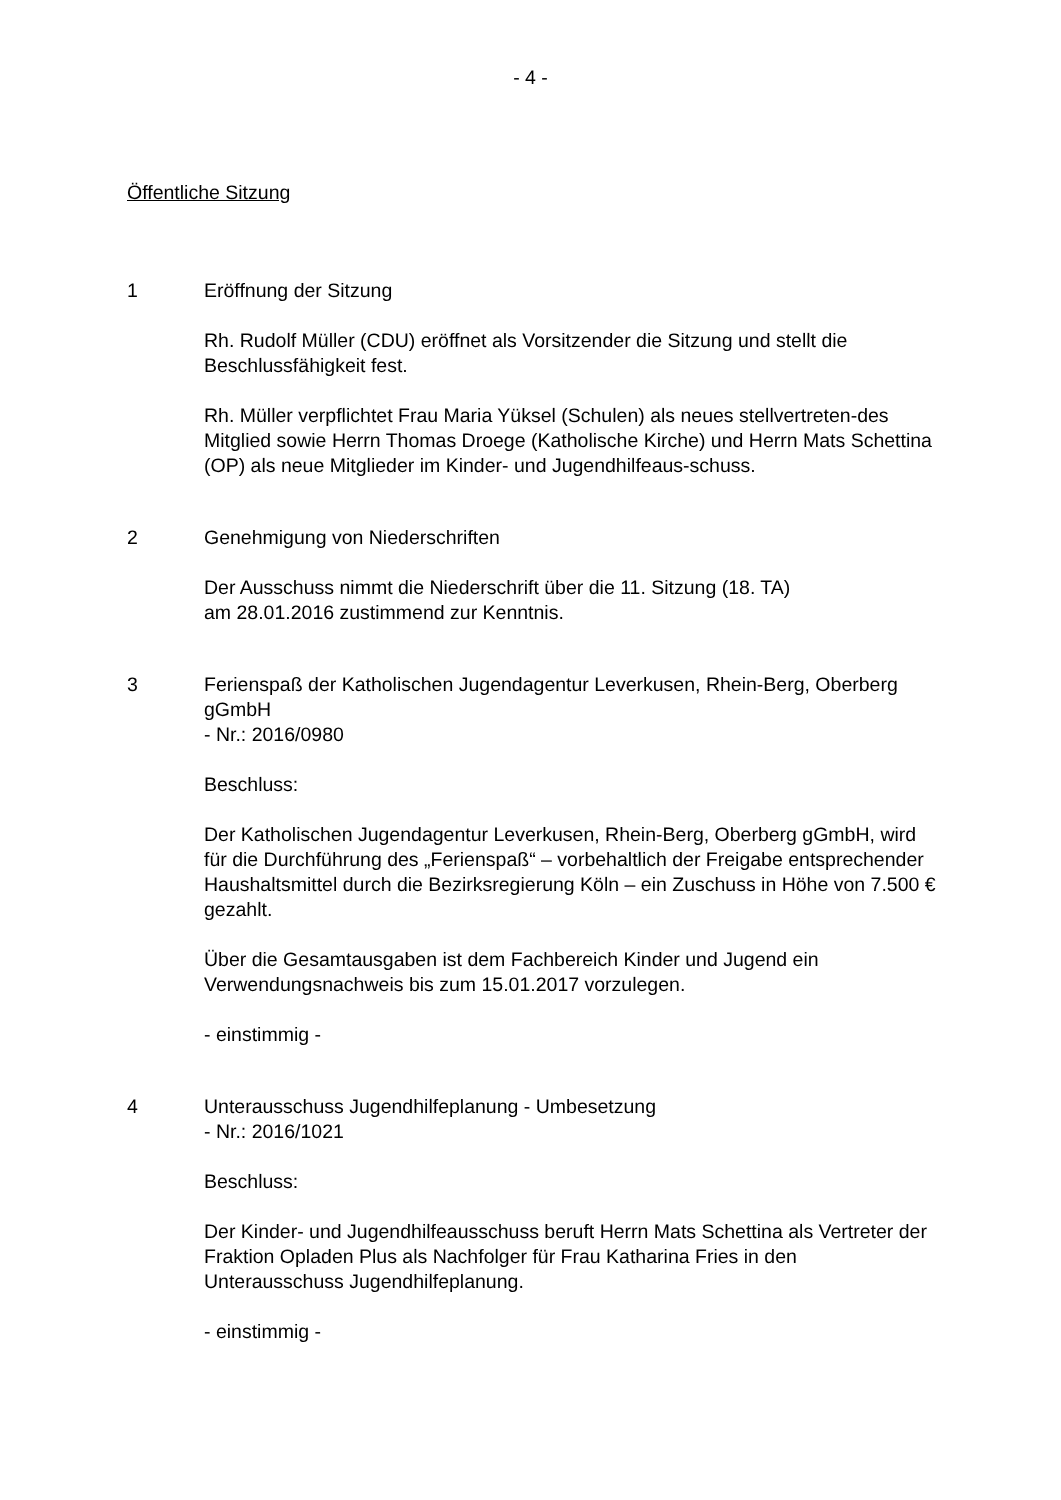- 4 -
Öffentliche Sitzung
1 Eröffnung der Sitzung
Rh. Rudolf Müller (CDU) eröffnet als Vorsitzender die Sitzung und stellt die Beschlussfähigkeit fest.
Rh. Müller verpflichtet Frau Maria Yüksel (Schulen) als neues stellvertreten-des Mitglied sowie Herrn Thomas Droege (Katholische Kirche) und Herrn Mats Schettina (OP) als neue Mitglieder im Kinder- und Jugendhilfeaus-schuss.
2 Genehmigung von Niederschriften
Der Ausschuss nimmt die Niederschrift über die 11. Sitzung (18. TA)
am 28.01.2016 zustimmend zur Kenntnis.
3 Ferienspaß der Katholischen Jugendagentur Leverkusen, Rhein-Berg, Oberberg gGmbH
- Nr.: 2016/0980
Beschluss:
Der Katholischen Jugendagentur Leverkusen, Rhein-Berg, Oberberg gGmbH, wird für die Durchführung des „Ferienspaß“ – vorbehaltlich der Freigabe entsprechender Haushaltsmittel durch die Bezirksregierung Köln – ein Zuschuss in Höhe von 7.500 € gezahlt.
Über die Gesamtausgaben ist dem Fachbereich Kinder und Jugend ein Verwendungsnachweis bis zum 15.01.2017 vorzulegen.
- einstimmig -
4 Unterausschuss Jugendhilfeplanung - Umbesetzung
- Nr.: 2016/1021
Beschluss:
Der Kinder- und Jugendhilfeausschuss beruft Herrn Mats Schettina als Vertreter der Fraktion Opladen Plus als Nachfolger für Frau Katharina Fries in den Unterausschuss Jugendhilfeplanung.
- einstimmig -